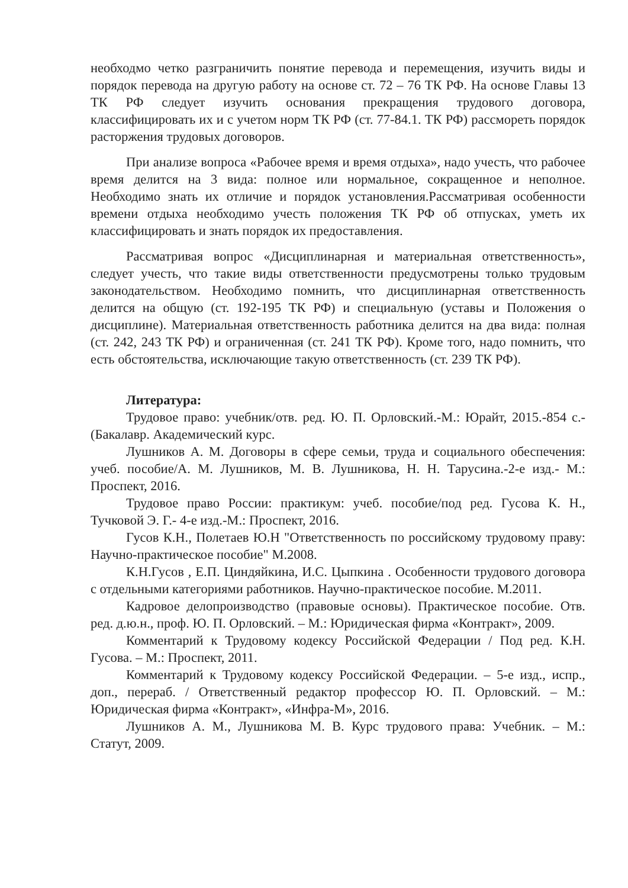необходмо четко разграничить понятие перевода и перемещения, изучить виды и порядок перевода на другую работу на основе ст. 72 – 76 ТК РФ. На основе Главы 13 ТК РФ следует изучить основания прекращения трудового договора, классифицировать их и с учетом норм ТК РФ (ст. 77-84.1. ТК РФ) рассмореть порядок расторжения трудовых договоров.
При анализе вопроса «Рабочее время и время отдыха», надо учесть, что рабочее время делится на 3 вида: полное или нормальное, сокращенное и неполное. Необходимо знать их отличие и порядок установления.Рассматривая особенности времени отдыха необходимо учесть положения ТК РФ об отпусках, уметь их классифицировать и знать порядок их предоставления.
Рассматривая вопрос «Дисциплинарная и материальная ответственность», следует учесть, что такие виды ответственности предусмотрены только трудовым законодательством. Необходимо помнить, что дисциплинарная ответственность делится на общую (ст. 192-195 ТК РФ) и специальную (уставы и Положения о дисциплине). Материальная ответственность работника делится на два вида: полная (ст. 242, 243 ТК РФ) и ограниченная (ст. 241 ТК РФ). Кроме того, надо помнить, что есть обстоятельства, исключающие такую ответственность (ст. 239 ТК РФ).
Литература:
Трудовое право: учебник/отв. ред. Ю. П. Орловский.-М.: Юрайт, 2015.-854 с.-(Бакалавр. Академический курс.
Лушников А. М. Договоры в сфере семьи, труда и социального обеспечения: учеб. пособие/А. М. Лушников, М. В. Лушникова, Н. Н. Тарусина.-2-е изд.- М.: Проспект, 2016.
Трудовое право России: практикум: учеб. пособие/под ред. Гусова К. Н., Тучковой Э. Г.- 4-е изд.-М.: Проспект, 2016.
Гусов К.Н., Полетаев Ю.Н "Ответственность по российскому трудовому праву: Научно-практическое пособие" М.2008.
К.Н.Гусов , Е.П. Циндяйкина, И.С. Цыпкина . Особенности трудового договора с отдельными категориями работников. Научно-практическое пособие. М.2011.
Кадровое делопроизводство (правовые основы). Практическое пособие. Отв. ред. д.ю.н., проф. Ю. П. Орловский. – М.: Юридическая фирма «Контракт», 2009.
Комментарий к Трудовому кодексу Российской Федерации / Под ред. К.Н. Гусова. – М.: Проспект, 2011.
Комментарий к Трудовому кодексу Российской Федерации. – 5-е изд., испр., доп., перераб. / Ответственный редактор профессор Ю. П. Орловский. – М.: Юридическая фирма «Контракт», «Инфра-М», 2016.
Лушников А. М., Лушникова М. В. Курс трудового права: Учебник. – М.: Статут, 2009.